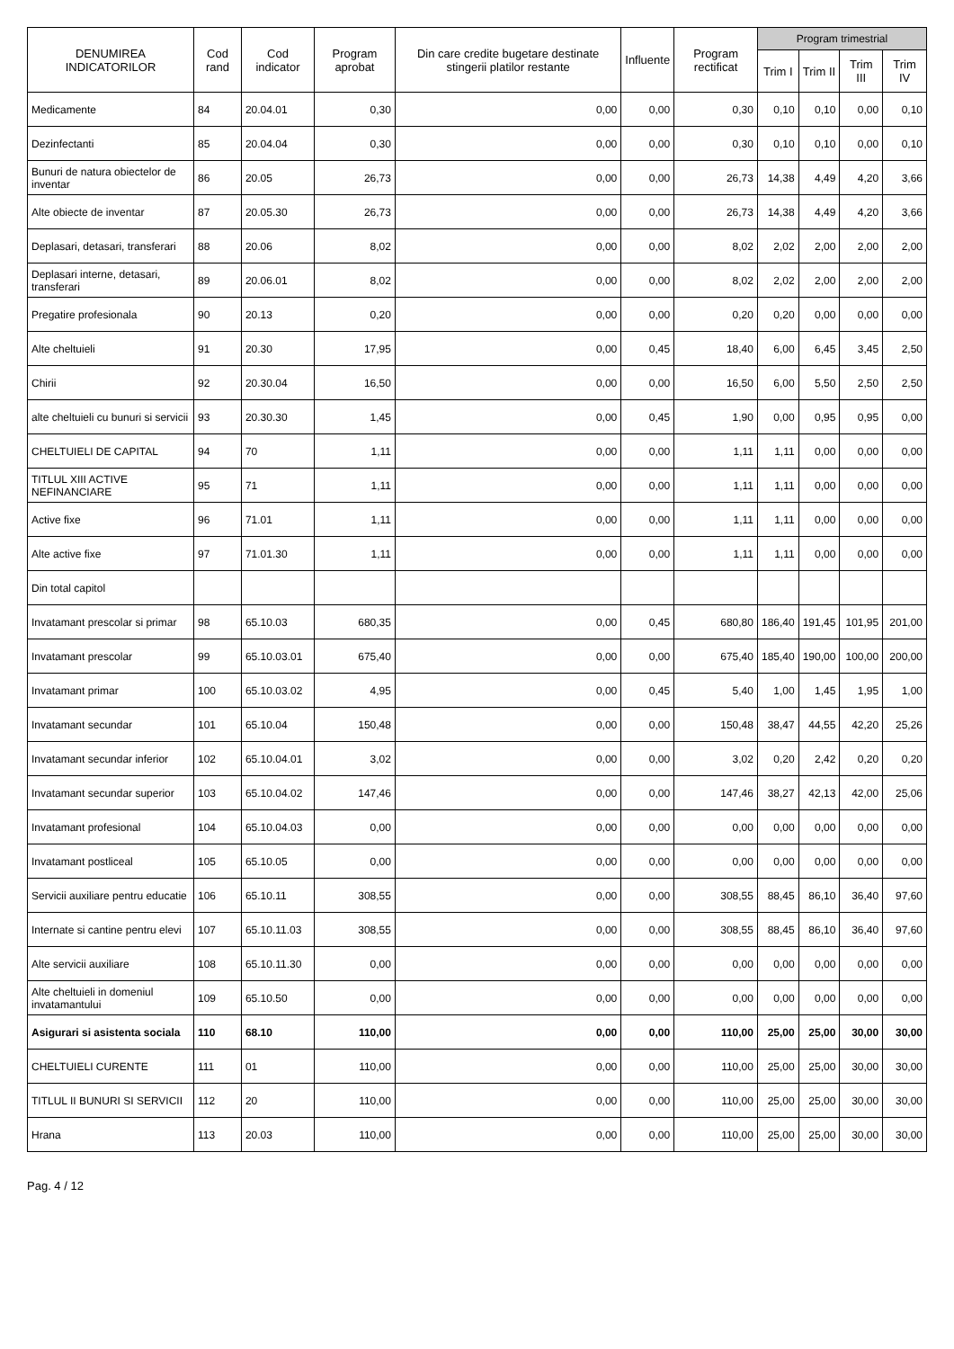| DENUMIREA INDICATORILOR | Cod rand | Cod indicator | Program aprobat | Din care credite bugetare destinate stingerii platilor restante | Influente | Program rectificat | Program trimestrial | | | |
| --- | --- | --- | --- | --- | --- | --- | --- | --- | --- | --- |
| | | | | | | | Trim I | Trim II | Trim III | Trim IV |
| Medicamente | 84 | 20.04.01 | 0,30 | 0,00 | 0,00 | 0,30 | 0,10 | 0,10 | 0,00 | 0,10 |
| Dezinfectanti | 85 | 20.04.04 | 0,30 | 0,00 | 0,00 | 0,30 | 0,10 | 0,10 | 0,00 | 0,10 |
| Bunuri de natura obiectelor de inventar | 86 | 20.05 | 26,73 | 0,00 | 0,00 | 26,73 | 14,38 | 4,49 | 4,20 | 3,66 |
| Alte obiecte de inventar | 87 | 20.05.30 | 26,73 | 0,00 | 0,00 | 26,73 | 14,38 | 4,49 | 4,20 | 3,66 |
| Deplasari, detasari, transferari | 88 | 20.06 | 8,02 | 0,00 | 0,00 | 8,02 | 2,02 | 2,00 | 2,00 | 2,00 |
| Deplasari interne, detasari, transferari | 89 | 20.06.01 | 8,02 | 0,00 | 0,00 | 8,02 | 2,02 | 2,00 | 2,00 | 2,00 |
| Pregatire profesionala | 90 | 20.13 | 0,20 | 0,00 | 0,00 | 0,20 | 0,20 | 0,00 | 0,00 | 0,00 |
| Alte cheltuieli | 91 | 20.30 | 17,95 | 0,00 | 0,45 | 18,40 | 6,00 | 6,45 | 3,45 | 2,50 |
| Chirii | 92 | 20.30.04 | 16,50 | 0,00 | 0,00 | 16,50 | 6,00 | 5,50 | 2,50 | 2,50 |
| alte cheltuieli cu bunuri si servicii | 93 | 20.30.30 | 1,45 | 0,00 | 0,45 | 1,90 | 0,00 | 0,95 | 0,95 | 0,00 |
| CHELTUIELI DE CAPITAL | 94 | 70 | 1,11 | 0,00 | 0,00 | 1,11 | 1,11 | 0,00 | 0,00 | 0,00 |
| TITLUL XIII ACTIVE NEFINANCIARE | 95 | 71 | 1,11 | 0,00 | 0,00 | 1,11 | 1,11 | 0,00 | 0,00 | 0,00 |
| Active fixe | 96 | 71.01 | 1,11 | 0,00 | 0,00 | 1,11 | 1,11 | 0,00 | 0,00 | 0,00 |
| Alte active fixe | 97 | 71.01.30 | 1,11 | 0,00 | 0,00 | 1,11 | 1,11 | 0,00 | 0,00 | 0,00 |
| Din total capitol | | | | | | | | | | |
| Invatamant prescolar si primar | 98 | 65.10.03 | 680,35 | 0,00 | 0,45 | 680,80 | 186,40 | 191,45 | 101,95 | 201,00 |
| Invatamant prescolar | 99 | 65.10.03.01 | 675,40 | 0,00 | 0,00 | 675,40 | 185,40 | 190,00 | 100,00 | 200,00 |
| Invatamant primar | 100 | 65.10.03.02 | 4,95 | 0,00 | 0,45 | 5,40 | 1,00 | 1,45 | 1,95 | 1,00 |
| Invatamant secundar | 101 | 65.10.04 | 150,48 | 0,00 | 0,00 | 150,48 | 38,47 | 44,55 | 42,20 | 25,26 |
| Invatamant secundar inferior | 102 | 65.10.04.01 | 3,02 | 0,00 | 0,00 | 3,02 | 0,20 | 2,42 | 0,20 | 0,20 |
| Invatamant secundar superior | 103 | 65.10.04.02 | 147,46 | 0,00 | 0,00 | 147,46 | 38,27 | 42,13 | 42,00 | 25,06 |
| Invatamant profesional | 104 | 65.10.04.03 | 0,00 | 0,00 | 0,00 | 0,00 | 0,00 | 0,00 | 0,00 | 0,00 |
| Invatamant postliceal | 105 | 65.10.05 | 0,00 | 0,00 | 0,00 | 0,00 | 0,00 | 0,00 | 0,00 | 0,00 |
| Servicii auxiliare pentru educatie | 106 | 65.10.11 | 308,55 | 0,00 | 0,00 | 308,55 | 88,45 | 86,10 | 36,40 | 97,60 |
| Internate si cantine pentru elevi | 107 | 65.10.11.03 | 308,55 | 0,00 | 0,00 | 308,55 | 88,45 | 86,10 | 36,40 | 97,60 |
| Alte servicii auxiliare | 108 | 65.10.11.30 | 0,00 | 0,00 | 0,00 | 0,00 | 0,00 | 0,00 | 0,00 | 0,00 |
| Alte cheltuieli in domeniul invatamantului | 109 | 65.10.50 | 0,00 | 0,00 | 0,00 | 0,00 | 0,00 | 0,00 | 0,00 | 0,00 |
| Asigurari si asistenta sociala | 110 | 68.10 | 110,00 | 0,00 | 0,00 | 110,00 | 25,00 | 25,00 | 30,00 | 30,00 |
| CHELTUIELI CURENTE | 111 | 01 | 110,00 | 0,00 | 0,00 | 110,00 | 25,00 | 25,00 | 30,00 | 30,00 |
| TITLUL II BUNURI SI SERVICII | 112 | 20 | 110,00 | 0,00 | 0,00 | 110,00 | 25,00 | 25,00 | 30,00 | 30,00 |
| Hrana | 113 | 20.03 | 110,00 | 0,00 | 0,00 | 110,00 | 25,00 | 25,00 | 30,00 | 30,00 |
Pag. 4 / 12